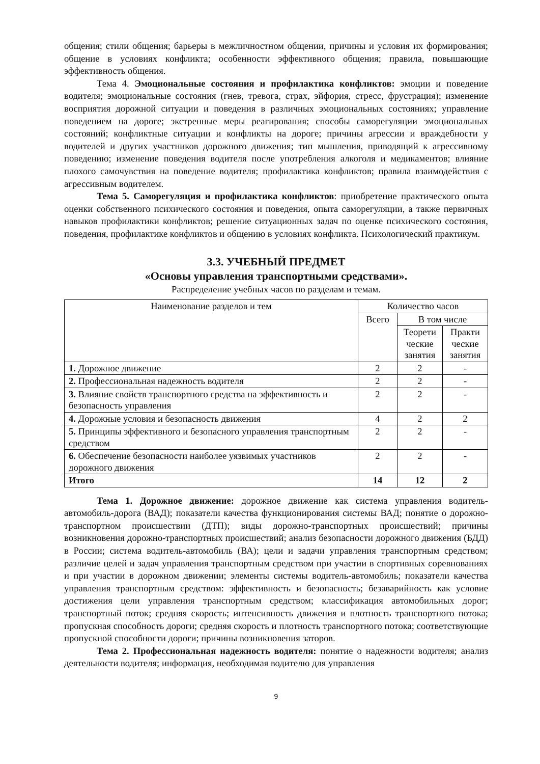общения; стили общения; барьеры в межличностном общении, причины и условия их формирования; общение в условиях конфликта; особенности эффективного общения; правила, повышающие эффективность общения.
Тема 4. Эмоциональные состояния и профилактика конфликтов: эмоции и поведение водителя; эмоциональные состояния (гнев, тревога, страх, эйфория, стресс, фрустрация); изменение восприятия дорожной ситуации и поведения в различных эмоциональных состояниях; управление поведением на дороге; экстренные меры реагирования; способы саморегуляции эмоциональных состояний; конфликтные ситуации и конфликты на дороге; причины агрессии и враждебности у водителей и других участников дорожного движения; тип мышления, приводящий к агрессивному поведению; изменение поведения водителя после употребления алкоголя и медикаментов; влияние плохого самочувствия на поведение водителя; профилактика конфликтов; правила взаимодействия с агрессивным водителем.
Тема 5. Саморегуляция и профилактика конфликтов: приобретение практического опыта оценки собственного психического состояния и поведения, опыта саморегуляции, а также первичных навыков профилактики конфликтов; решение ситуационных задач по оценке психического состояния, поведения, профилактике конфликтов и общению в условиях конфликта. Психологический практикум.
3.3. УЧЕБНЫЙ ПРЕДМЕТ
«Основы управления транспортными средствами».
Распределение учебных часов по разделам и темам.
| Наименование разделов и тем | Количество часов | | |
| --- | --- | --- | --- |
| | Всего | В том числе | |
| | | Теорети ческие занятия | Практи ческие занятия |
| 1. Дорожное движение | 2 | 2 | - |
| 2. Профессиональная надежность водителя | 2 | 2 | - |
| 3. Влияние свойств транспортного средства на эффективность и безопасность управления | 2 | 2 | - |
| 4. Дорожные условия и безопасность движения | 4 | 2 | 2 |
| 5. Принципы эффективного и безопасного управления транспортным средством | 2 | 2 | - |
| 6. Обеспечение безопасности наиболее уязвимых участников дорожного движения | 2 | 2 | - |
| Итого | 14 | 12 | 2 |
Тема 1. Дорожное движение: дорожное движение как система управления водитель-автомобиль-дорога (ВАД); показатели качества функционирования системы ВАД; понятие о дорожно-транспортном происшествии (ДТП); виды дорожно-транспортных происшествий; причины возникновения дорожно-транспортных происшествий; анализ безопасности дорожного движения (БДД) в России; система водитель-автомобиль (ВА); цели и задачи управления транспортным средством; различие целей и задач управления транспортным средством при участии в спортивных соревнованиях и при участии в дорожном движении; элементы системы водитель-автомобиль; показатели качества управления транспортным средством: эффективность и безопасность; безаварийность как условие достижения цели управления транспортным средством; классификация автомобильных дорог; транспортный поток; средняя скорость; интенсивность движения и плотность транспортного потока; пропускная способность дороги; средняя скорость и плотность транспортного потока; соответствующие пропускной способности дороги; причины возникновения заторов.
Тема 2. Профессиональная надежность водителя: понятие о надежности водителя; анализ деятельности водителя; информация, необходимая водителю для управления
9